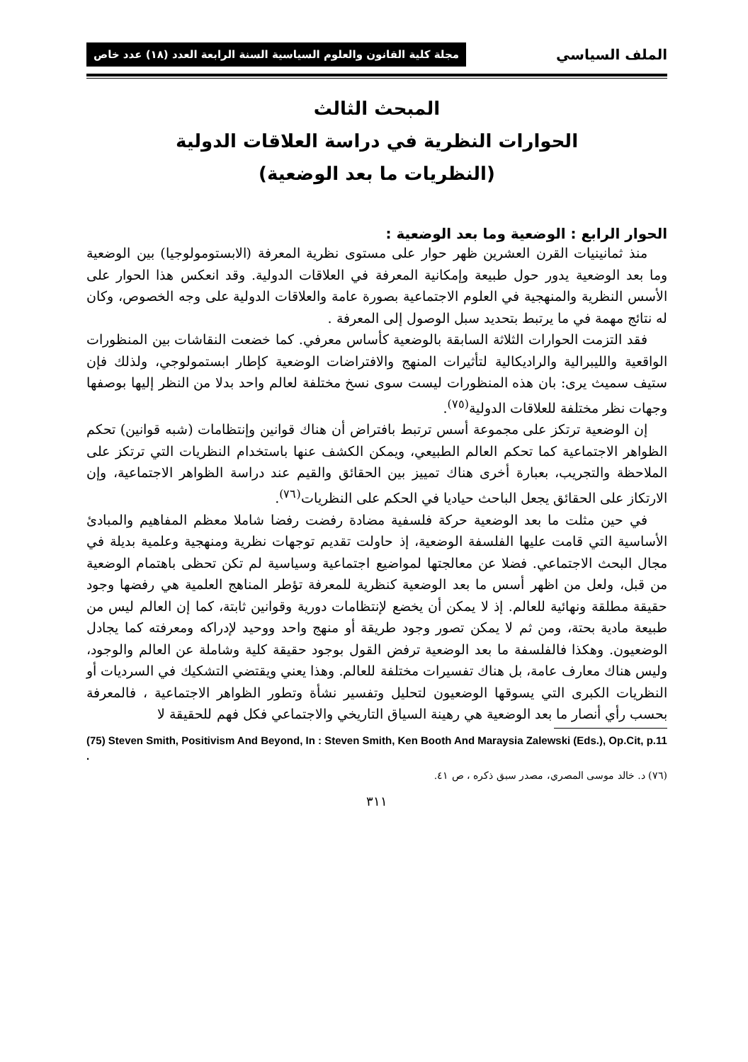الملف السياسي مجلة كلية القانون والعلوم السياسية السنة الرابعة العدد (١٨) عدد خاص
المبحث الثالث
الحوارات النظرية في دراسة العلاقات الدولية
(النظريات ما بعد الوضعية)
الحوار الرابع : الوضعية وما بعد الوضعية :
منذ ثمانينيات القرن العشرين ظهر حوار على مستوى نظرية المعرفة (الابستومولوجيا) بين الوضعية وما بعد الوضعية يدور حول طبيعة وإمكانية المعرفة في العلاقات الدولية. وقد انعكس هذا الحوار على الأسس النظرية والمنهجية في العلوم الاجتماعية بصورة عامة والعلاقات الدولية على وجه الخصوص، وكان له نتائج مهمة في ما يرتبط بتحديد سبل الوصول إلى المعرفة .
فقد التزمت الحوارات الثلاثة السابقة بالوضعية كأساس معرفي. كما خضعت النقاشات بين المنظورات الواقعية والليبرالية والراديكالية لتأثيرات المنهج والافتراضات الوضعية كإطار ابستمولوجي، ولذلك فإن ستيف سميث يرى: بان هذه المنظورات ليست سوى نسخ مختلفة لعالم واحد بدلا من النظر إليها بوصفها وجهات نظر مختلفة للعلاقات الدولية<sup>(٧٥)</sup>.
إن الوضعية ترتكز على مجموعة أسس ترتبط بافتراض أن هناك قوانين وإنتظامات (شبه قوانين) تحكم الظواهر الاجتماعية كما تحكم العالم الطبيعي، ويمكن الكشف عنها باستخدام النظريات التي ترتكز على الملاحظة والتجريب، بعبارة أخرى هناك تمييز بين الحقائق والقيم عند دراسة الظواهر الاجتماعية، وإن الارتكاز على الحقائق يجعل الباحث حياديا في الحكم على النظريات<sup>(٧٦)</sup>.
في حين مثلت ما بعد الوضعية حركة فلسفية مضادة رفضت رفضا شاملا معظم المفاهيم والمبادئ الأساسية التي قامت عليها الفلسفة الوضعية، إذ حاولت تقديم توجهات نظرية ومنهجية وعلمية بديلة في مجال البحث الاجتماعي. فضلا عن معالجتها لمواضيع اجتماعية وسياسية لم تكن تحظى باهتمام الوضعية من قبل، ولعل من اظهر أسس ما بعد الوضعية كنظرية للمعرفة تؤطر المناهج العلمية هي رفضها وجود حقيقة مطلقة ونهائية للعالم. إذ لا يمكن أن يخضع لإنتظامات دورية وقوانين ثابتة، كما إن العالم ليس من طبيعة مادية بحتة، ومن ثم لا يمكن تصور وجود طريقة أو منهج واحد ووحيد لإدراكه ومعرفته كما يجادل الوضعيون. وهكذا فالفلسفة ما بعد الوضعية ترفض القول بوجود حقيقة كلية وشاملة عن العالم والوجود، وليس هناك معارف عامة، بل هناك تفسيرات مختلفة للعالم. وهذا يعني ويقتضي التشكيك في السرديات أو النظريات الكبرى التي يسوقها الوضعيون لتحليل وتفسير نشأة وتطور الظواهر الاجتماعية ، فالمعرفة بحسب رأي أنصار ما بعد الوضعية هي رهينة السياق التاريخي والاجتماعي فكل فهم للحقيقة لا
(75) Steven Smith, Positivism And Beyond, In : Steven Smith, Ken Booth And Maraysia Zalewski (Eds.), Op.Cit, p.11 .
(٧٦) د. خالد موسى المصري، مصدر سبق ذكره ، ص ٤١.
٣١١